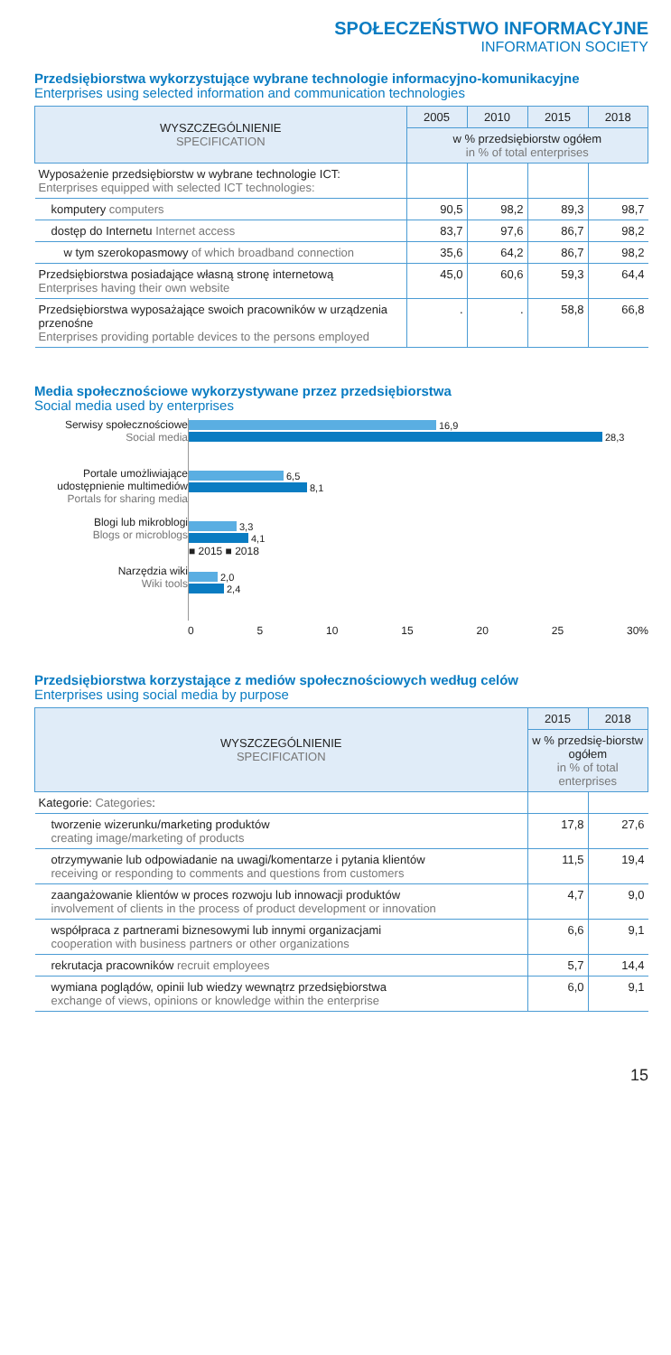SPOŁECZEŃSTWO INFORMACYJNE
INFORMATION SOCIETY
Przedsiębiorstwa wykorzystujące wybrane technologie informacyjno-komunikacyjne
Enterprises using selected information and communication technologies
| WYSZCZEGÓLNIENIE SPECIFICATION | 2005 | 2010 | 2015 | 2018 |
| --- | --- | --- | --- | --- |
| | w % przedsiębiorstw ogółem in % of total enterprises | | | |
| Wyposażenie przedsiębiorstw w wybrane technologie ICT: Enterprises equipped with selected ICT technologies: | | | | |
| komputery computers | 90,5 | 98,2 | 89,3 | 98,7 |
| dostęp do Internetu Internet access | 83,7 | 97,6 | 86,7 | 98,2 |
| w tym szerokopasmowy of which broadband connection | 35,6 | 64,2 | 86,7 | 98,2 |
| Przedsiębiorstwa posiadające własną stronę internetową Enterprises having their own website | 45,0 | 60,6 | 59,3 | 64,4 |
| Przedsiębiorstwa wyposażające swoich pracowników w urządzenia przenośne Enterprises providing portable devices to the persons employed | . | . | 58,8 | 66,8 |
Media społecznościowe wykorzystywane przez przedsiębiorstwa
Social media used by enterprises
Serwisy społecznościowe
Social media
Portale umożliwiające udostępnienie multimediów
Portals for sharing media
Blogi lub mikroblogi
Blogs or microblogs
Narzędzia wiki
Wiki tools
16,9
28,3
6,5
8,1
3,3
4,1
■ 2015 ■ 2018
2,0
2,4
0 5 10 15 20 25 30%
Przedsiębiorstwa korzystające z mediów społecznościowych według celów
Enterprises using social media by purpose
| WYSZCZEGÓLNIENIE SPECIFICATION | 2015 | 2018 |
| --- | --- | --- |
| | w % przedsię-biorstw ogółem in % of total enterprises | |
| Kategorie: Categories : | | |
| tworzenie wizerunku/marketing produktów creating image/marketing of products | 17,8 | 27,6 |
| otrzymywanie lub odpowiadanie na uwagi/komentarze i pytania klientów receiving or responding to comments and questions from customers | 11,5 | 19,4 |
| zaangażowanie klientów w proces rozwoju lub innowacji produktów involvement of clients in the process of product development or innovation | 4,7 | 9,0 |
| współpraca z partnerami biznesowymi lub innymi organizacjami cooperation with business partners or other organizations | 6,6 | 9,1 |
| rekrutacja pracowników recruit employees | 5,7 | 14,4 |
| wymiana poglądów, opinii lub wiedzy wewnątrz przedsiębiorstwa exchange of views, opinions or knowledge within the enterprise | 6,0 | 9,1 |
15